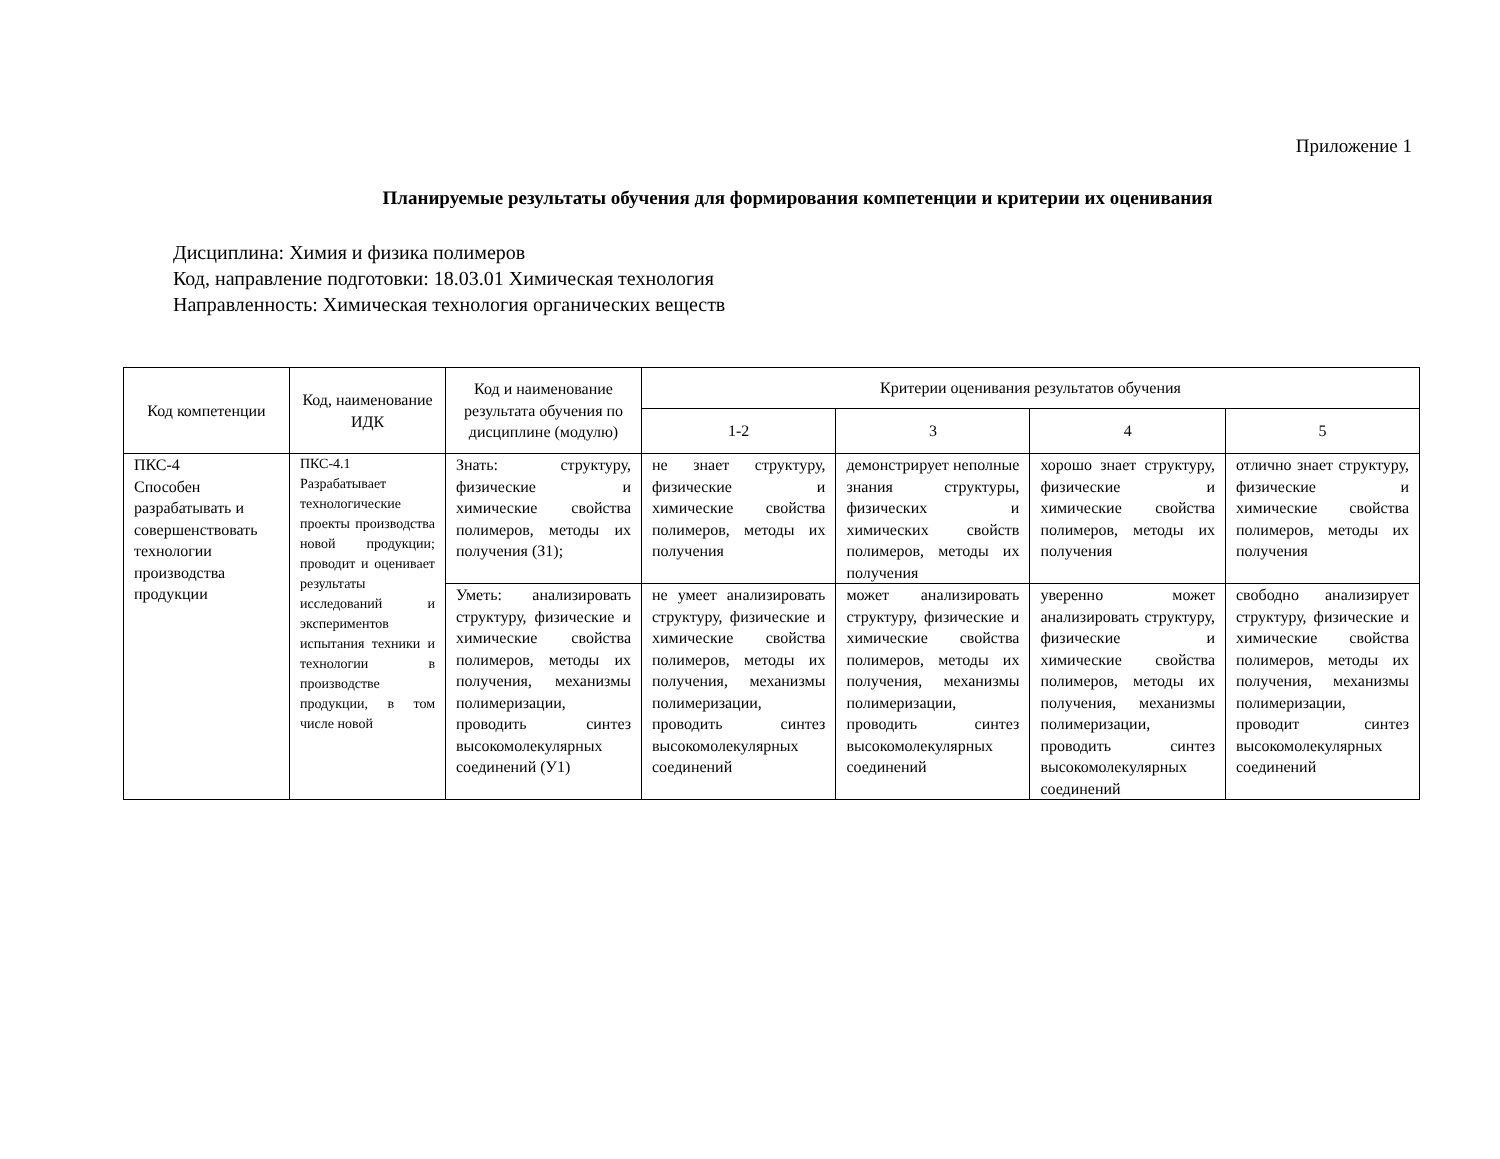Приложение 1
Планируемые результаты обучения для формирования компетенции и критерии их оценивания
Дисциплина: Химия и физика полимеров
Код, направление подготовки: 18.03.01 Химическая технология
Направленность: Химическая технология органических веществ
| Код компетенции | Код, наименование ИДК | Код и наименование результата обучения по дисциплине (модулю) | Критерии оценивания результатов обучения | | | |
| --- | --- | --- | --- | --- | --- | --- |
| | | | 1-2 | 3 | 4 | 5 |
| ПКС-4 Способен разрабатывать и совершенствовать технологии производства продукции | ПКС-4.1 Разрабатывает технологические проекты производства новой продукции; проводит и оценивает результаты исследований и экспериментов испытания техники и технологии в производстве продукции, в том числе новой | Знать: структуру, физические и химические свойства полимеров, методы их получения (З1); | не знает структуру, физические и химические свойства полимеров, методы их получения | демонстрирует неполные знания структуры, физических и химических свойств полимеров, методы их получения | хорошо знает структуру, физические и химические свойства полимеров, методы их получения | отлично знает структуру, физические и химические свойства полимеров, методы их получения |
| | | Уметь: анализировать структуру, физические и химические свойства полимеров, методы их получения, механизмы полимеризации, проводить синтез высокомолекулярных соединений (У1) | не умеет анализировать структуру, физические и химические свойства полимеров, методы их получения, механизмы полимеризации, проводить синтез высокомолекулярных соединений | может анализировать структуру, физические и химические свойства полимеров, методы их получения, механизмы полимеризации, проводить синтез высокомолекулярных соединений | уверенно может анализировать структуру, физические и химические свойства полимеров, методы их получения, механизмы полимеризации, проводить синтез высокомолекулярных соединений | свободно анализирует структуру, физические и химические свойства полимеров, методы их получения, механизмы полимеризации, проводит синтез высокомолекулярных соединений |